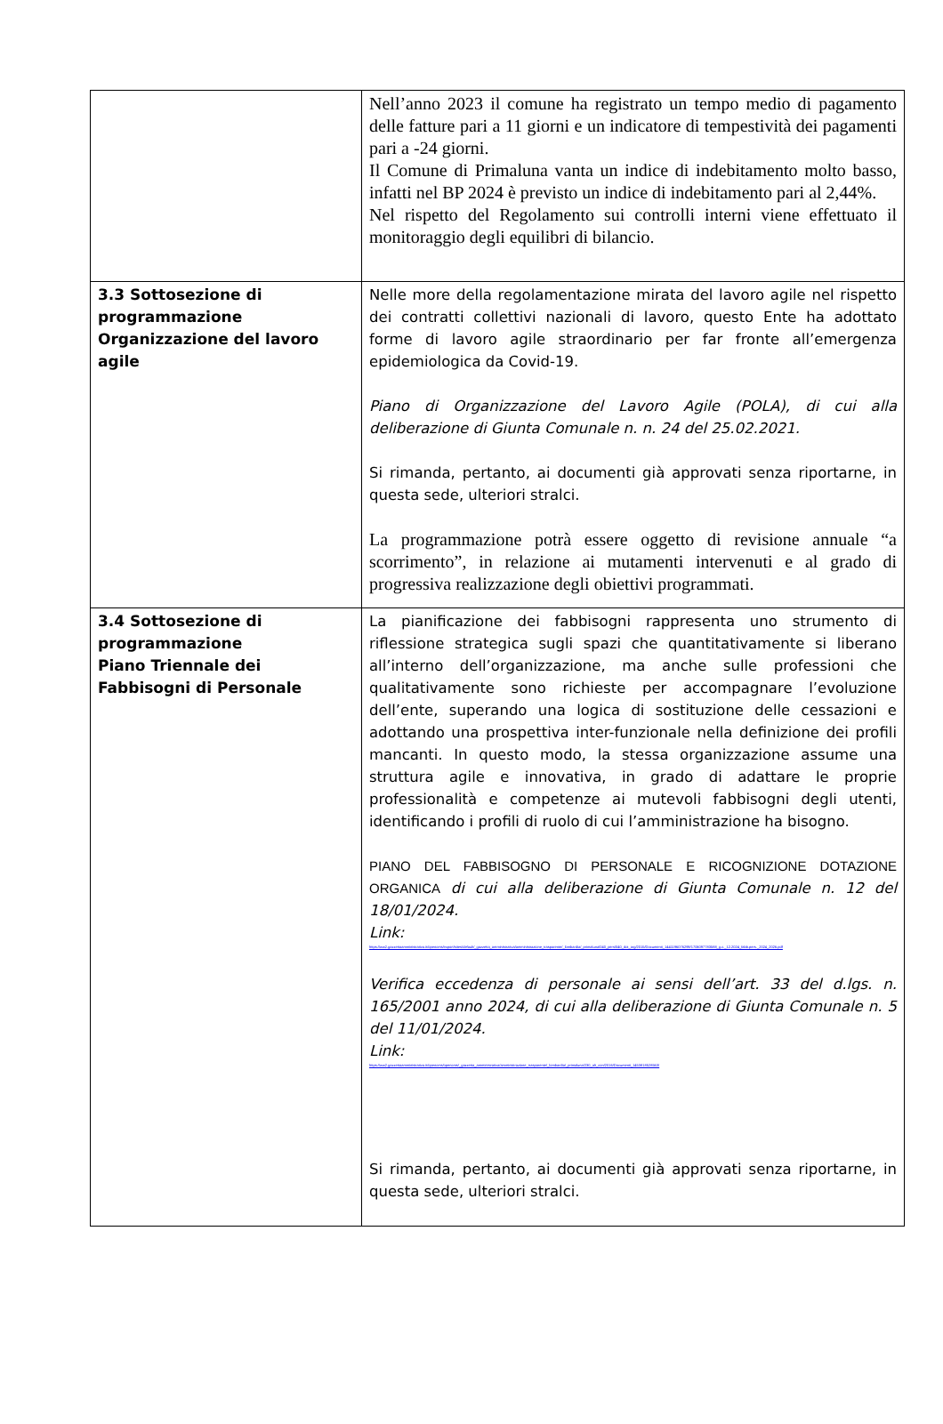| | Nell’anno 2023 il comune ha registrato un tempo medio di pagamento delle fatture pari a 11 giorni e un indicatore di tempestività dei pagamenti pari a -24 giorni. Il Comune di Primaluna vanta un indice di indebitamento molto basso, infatti nel BP 2024 è previsto un indice di indebitamento pari al 2,44%. Nel rispetto del Regolamento sui controlli interni viene effettuato il monitoraggio degli equilibri di bilancio. |
| 3.3 Sottosezione di programmazione Organizzazione del lavoro agile | Nelle more della regolamentazione mirata del lavoro agile nel rispetto dei contratti collettivi nazionali di lavoro, questo Ente ha adottato forme di lavoro agile straordinario per far fronte all’emergenza epidemiologica da Covid-19. Piano di Organizzazione del Lavoro Agile (POLA), di cui alla deliberazione di Giunta Comunale n. n. 24 del 25.02.2021. Si rimanda, pertanto, ai documenti già approvati senza riportarne, in questa sede, ulteriori stralci. La programmazione potrà essere oggetto di revisione annuale “a scorrimento”, in relazione ai mutamenti intervenuti e al grado di progressiva realizzazione degli obiettivi programmati. |
| 3.4 Sottosezione di programmazione Piano Triennale dei Fabbisogni di Personale | La pianificazione dei fabbisogni rappresenta uno strumento di riflessione strategica sugli spazi che quantitativamente si liberano all’interno dell’organizzazione, ma anche sulle professioni che qualitativamente sono richieste per accompagnare l’evoluzione dell’ente, superando una logica di sostituzione delle cessazioni e adottando una prospettiva inter-funzionale nella definizione dei profili mancanti. In questo modo, la stessa organizzazione assume una struttura agile e innovativa, in grado di adattare le proprie professionalità e competenze ai mutevoli fabbisogni degli utenti, identificando i profili di ruolo di cui l’amministrazione ha bisogno. PIANO DEL FABBISOGNO DI PERSONALE E RICOGNIZIONE DOTAZIONE ORGANICA di cui alla deliberazione di Giunta Comunale n. 12 del 18/01/2024. Link: https://ww2.gazzettaamministrativa.it/opencms/export/sites/default/_gazzetta_amministrativa/amministrazione_trasparente/_lombardia/_primaluna/040_pers/040_dot_org/2015/Documenti_1441196076299/1706097783588_g.c._12.2024_fabb.pers._2024_2026.pdf Verifica eccedenza di personale ai sensi dell’art. 33 del d.lgs. n. 165/2001 anno 2024, di cui alla deliberazione di Giunta Comunale n. 5 del 11/01/2024. Link: https://ww2.gazzettaamministrativa.it/opencms/opencms/_gazzetta_amministrativa/amministrazione_trasparente/_lombardia/_primaluna/230_alt_con/2016/Documenti_1453818528563/ Si rimanda, pertanto, ai documenti già approvati senza riportarne, in questa sede, ulteriori stralci. |